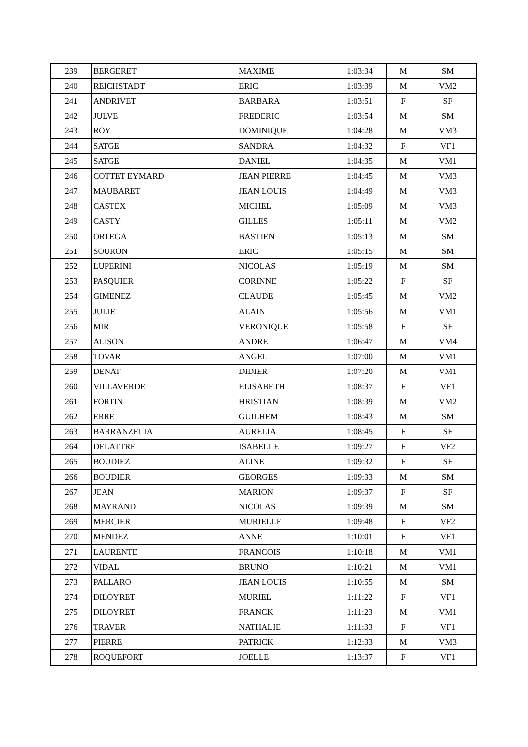| 239 | BERGERET | MAXIME | 1:03:34 | M | SM |
| 240 | REICHSTADT | ERIC | 1:03:39 | M | VM2 |
| 241 | ANDRIVET | BARBARA | 1:03:51 | F | SF |
| 242 | JULVE | FREDERIC | 1:03:54 | M | SM |
| 243 | ROY | DOMINIQUE | 1:04:28 | M | VM3 |
| 244 | SATGE | SANDRA | 1:04:32 | F | VF1 |
| 245 | SATGE | DANIEL | 1:04:35 | M | VM1 |
| 246 | COTTET EYMARD | JEAN PIERRE | 1:04:45 | M | VM3 |
| 247 | MAUBARET | JEAN LOUIS | 1:04:49 | M | VM3 |
| 248 | CASTEX | MICHEL | 1:05:09 | M | VM3 |
| 249 | CASTY | GILLES | 1:05:11 | M | VM2 |
| 250 | ORTEGA | BASTIEN | 1:05:13 | M | SM |
| 251 | SOURON | ERIC | 1:05:15 | M | SM |
| 252 | LUPERINI | NICOLAS | 1:05:19 | M | SM |
| 253 | PASQUIER | CORINNE | 1:05:22 | F | SF |
| 254 | GIMENEZ | CLAUDE | 1:05:45 | M | VM2 |
| 255 | JULIE | ALAIN | 1:05:56 | M | VM1 |
| 256 | MIR | VERONIQUE | 1:05:58 | F | SF |
| 257 | ALISON | ANDRE | 1:06:47 | M | VM4 |
| 258 | TOVAR | ANGEL | 1:07:00 | M | VM1 |
| 259 | DENAT | DIDIER | 1:07:20 | M | VM1 |
| 260 | VILLAVERDE | ELISABETH | 1:08:37 | F | VF1 |
| 261 | FORTIN | HRISTIAN | 1:08:39 | M | VM2 |
| 262 | ERRE | GUILHEM | 1:08:43 | M | SM |
| 263 | BARRANZELIA | AURELIA | 1:08:45 | F | SF |
| 264 | DELATTRE | ISABELLE | 1:09:27 | F | VF2 |
| 265 | BOUDIEZ | ALINE | 1:09:32 | F | SF |
| 266 | BOUDIER | GEORGES | 1:09:33 | M | SM |
| 267 | JEAN | MARION | 1:09:37 | F | SF |
| 268 | MAYRAND | NICOLAS | 1:09:39 | M | SM |
| 269 | MERCIER | MURIELLE | 1:09:48 | F | VF2 |
| 270 | MENDEZ | ANNE | 1:10:01 | F | VF1 |
| 271 | LAURENTE | FRANCOIS | 1:10:18 | M | VM1 |
| 272 | VIDAL | BRUNO | 1:10:21 | M | VM1 |
| 273 | PALLARO | JEAN LOUIS | 1:10:55 | M | SM |
| 274 | DILOYRET | MURIEL | 1:11:22 | F | VF1 |
| 275 | DILOYRET | FRANCK | 1:11:23 | M | VM1 |
| 276 | TRAVER | NATHALIE | 1:11:33 | F | VF1 |
| 277 | PIERRE | PATRICK | 1:12:33 | M | VM3 |
| 278 | ROQUEFORT | JOELLE | 1:13:37 | F | VF1 |